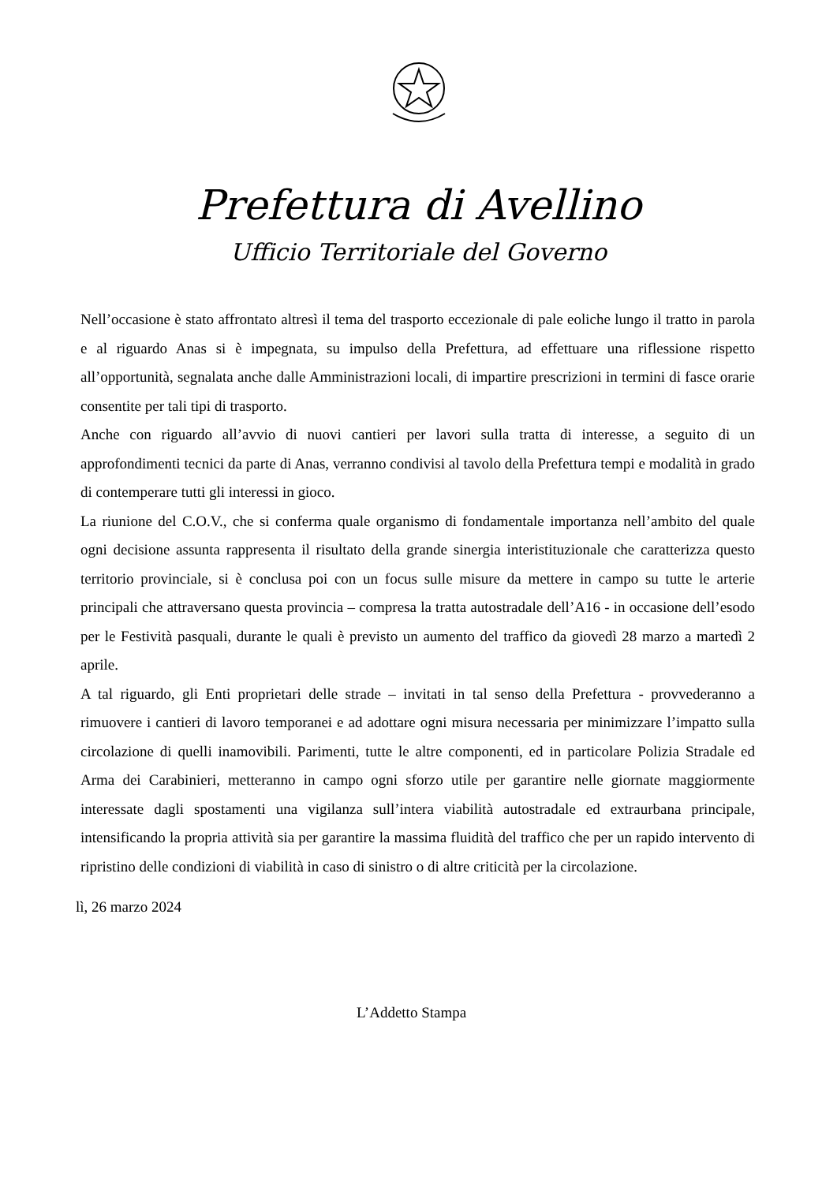Prefettura di Avellino
Ufficio Territoriale del Governo
Nell’occasione è stato affrontato altresì il tema del trasporto eccezionale di pale eoliche lungo il tratto in parola e al riguardo Anas si è impegnata, su impulso della Prefettura, ad effettuare una riflessione rispetto all’opportunità, segnalata anche dalle Amministrazioni locali, di impartire prescrizioni in termini di fasce orarie consentite per tali tipi di trasporto.
Anche con riguardo all’avvio di nuovi cantieri per lavori sulla tratta di interesse, a seguito di un approfondimenti tecnici da parte di Anas, verranno condivisi al tavolo della Prefettura tempi e modalità in grado di contemperare tutti gli interessi in gioco.
La riunione del C.O.V., che si conferma quale organismo di fondamentale importanza nell’ambito del quale ogni decisione assunta rappresenta il risultato della grande sinergia interistituzionale che caratterizza questo territorio provinciale, si è conclusa poi con un focus sulle misure da mettere in campo su tutte le arterie principali che attraversano questa provincia – compresa la tratta autostradale dell’A16 - in occasione dell’esodo per le Festività pasquali, durante le quali è previsto un aumento del traffico da giovedì 28 marzo a martedì 2 aprile.
A tal riguardo, gli Enti proprietari delle strade – invitati in tal senso della Prefettura - provvederanno a rimuovere i cantieri di lavoro temporanei e ad adottare ogni misura necessaria per minimizzare l’impatto sulla circolazione di quelli inamovibili. Parimenti, tutte le altre componenti, ed in particolare Polizia Stradale ed Arma dei Carabinieri, metteranno in campo ogni sforzo utile per garantire nelle giornate maggiormente interessate dagli spostamenti una vigilanza sull’intera viabilità autostradale ed extraurbana principale, intensificando la propria attività sia per garantire la massima fluidità del traffico che per un rapido intervento di ripristino delle condizioni di viabilità in caso di sinistro o di altre criticità per la circolazione.
lì, 26 marzo 2024
L’Addetto Stampa